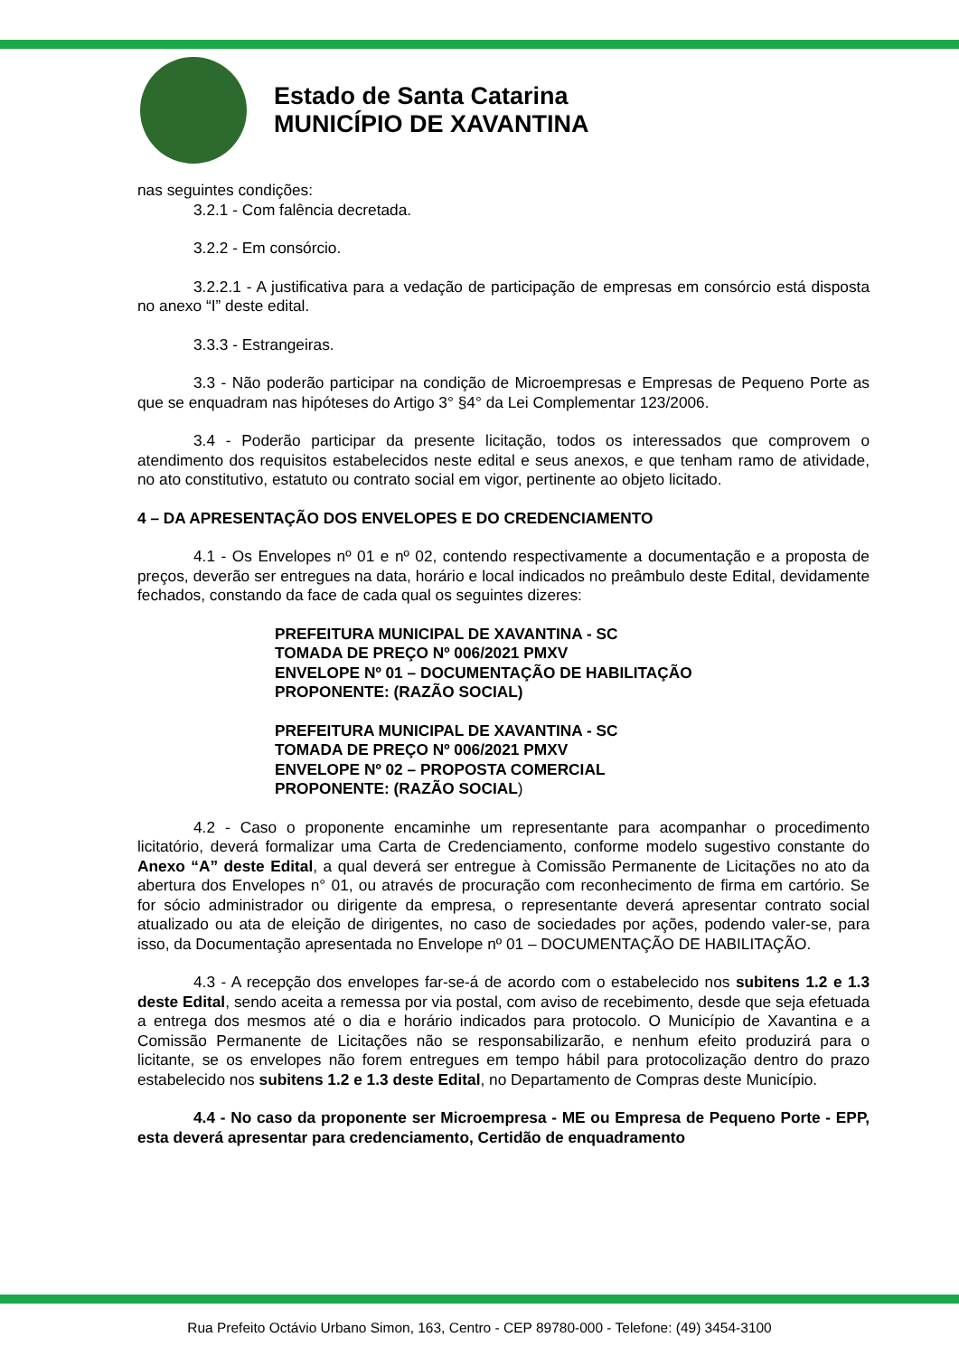Estado de Santa Catarina
MUNICÍPIO DE XAVANTINA
nas seguintes condições:
3.2.1 - Com falência decretada.
3.2.2 - Em consórcio.
3.2.2.1 - A justificativa para a vedação de participação de empresas em consórcio está disposta no anexo “I” deste edital.
3.3.3 - Estrangeiras.
3.3 - Não poderão participar na condição de Microempresas e Empresas de Pequeno Porte as que se enquadram nas hipóteses do Artigo 3° §4° da Lei Complementar 123/2006.
3.4 - Poderão participar da presente licitação, todos os interessados que comprovem o atendimento dos requisitos estabelecidos neste edital e seus anexos, e que tenham ramo de atividade, no ato constitutivo, estatuto ou contrato social em vigor, pertinente ao objeto licitado.
4 – DA APRESENTAÇÃO DOS ENVELOPES E DO CREDENCIAMENTO
4.1 - Os Envelopes nº 01 e nº 02, contendo respectivamente a documentação e a proposta de preços, deverão ser entregues na data, horário e local indicados no preâmbulo deste Edital, devidamente fechados, constando da face de cada qual os seguintes dizeres:
PREFEITURA MUNICIPAL DE XAVANTINA - SC
TOMADA DE PREÇO Nº 006/2021 PMXV
ENVELOPE Nº 01 – DOCUMENTAÇÃO DE HABILITAÇÃO
PROPONENTE: (RAZÃO SOCIAL)
PREFEITURA MUNICIPAL DE XAVANTINA - SC
TOMADA DE PREÇO Nº 006/2021 PMXV
ENVELOPE Nº 02 – PROPOSTA COMERCIAL
PROPONENTE: (RAZÃO SOCIAL)
4.2 - Caso o proponente encaminhe um representante para acompanhar o procedimento licitatório, deverá formalizar uma Carta de Credenciamento, conforme modelo sugestivo constante do Anexo “A” deste Edital, a qual deverá ser entregue à Comissão Permanente de Licitações no ato da abertura dos Envelopes n° 01, ou através de procuração com reconhecimento de firma em cartório. Se for sócio administrador ou dirigente da empresa, o representante deverá apresentar contrato social atualizado ou ata de eleição de dirigentes, no caso de sociedades por ações, podendo valer-se, para isso, da Documentação apresentada no Envelope nº 01 – DOCUMENTAÇÃO DE HABILITAÇÃO.
4.3 - A recepção dos envelopes far-se-á de acordo com o estabelecido nos subitens 1.2 e 1.3 deste Edital, sendo aceita a remessa por via postal, com aviso de recebimento, desde que seja efetuada a entrega dos mesmos até o dia e horário indicados para protocolo. O Município de Xavantina e a Comissão Permanente de Licitações não se responsabilizarão, e nenhum efeito produzirá para o licitante, se os envelopes não forem entregues em tempo hábil para protocolização dentro do prazo estabelecido nos subitens 1.2 e 1.3 deste Edital, no Departamento de Compras deste Município.
4.4 - No caso da proponente ser Microempresa - ME ou Empresa de Pequeno Porte - EPP, esta deverá apresentar para credenciamento, Certidão de enquadramento
Rua Prefeito Octávio Urbano Simon, 163, Centro - CEP 89780-000 - Telefone: (49) 3454-3100